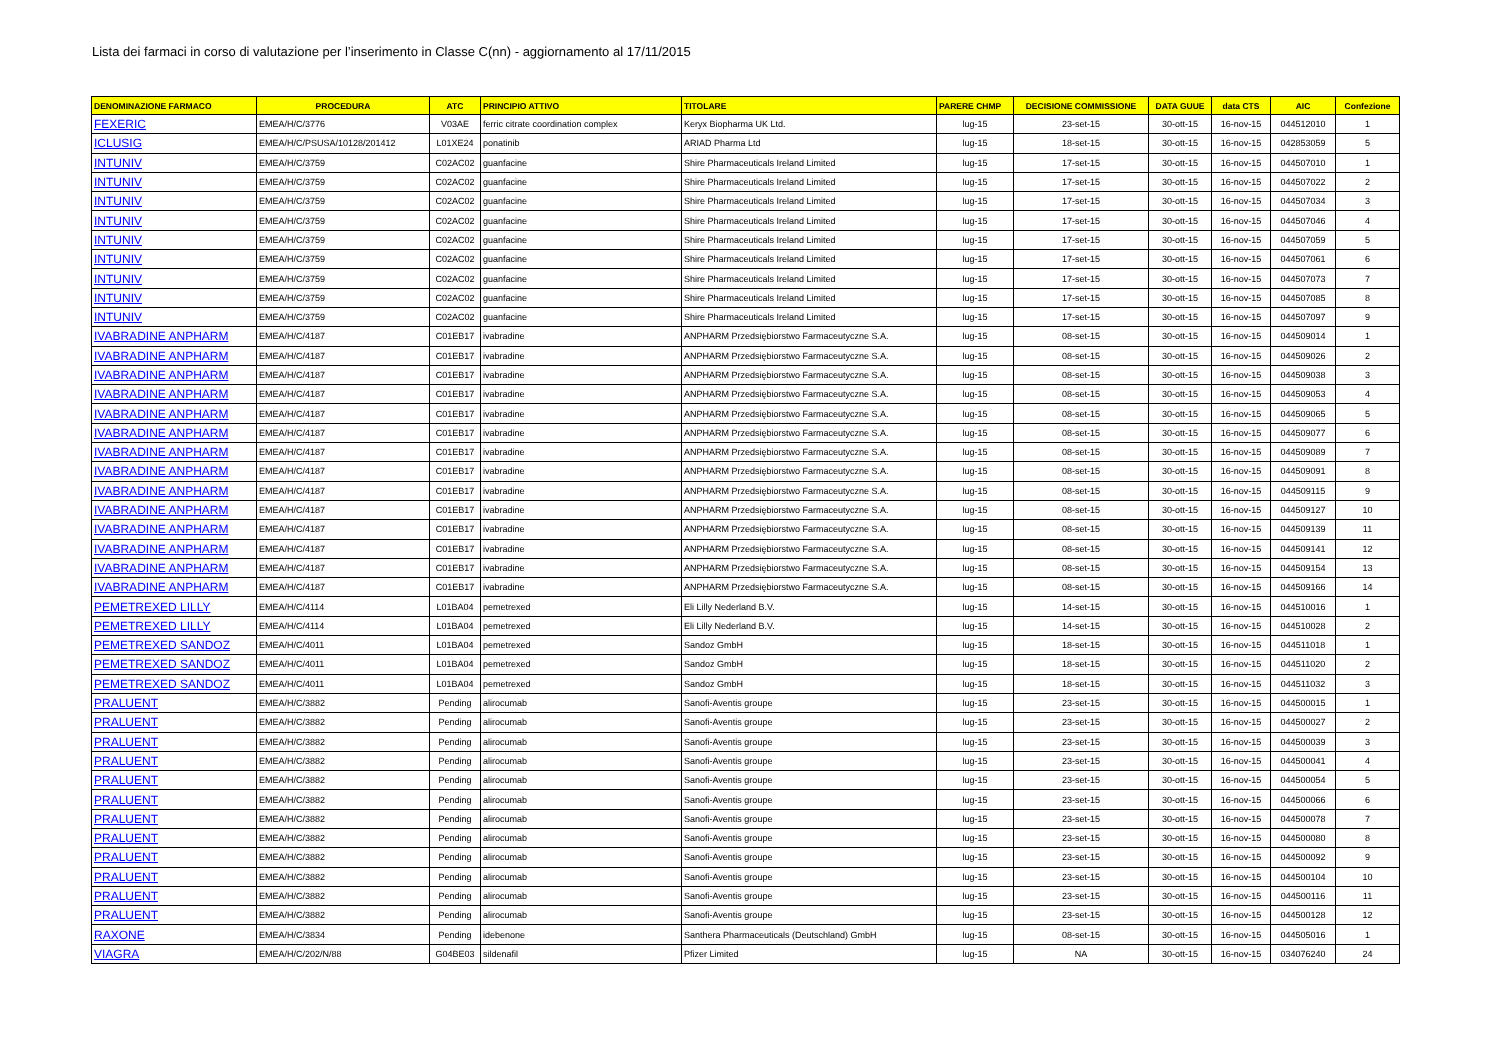Lista dei farmaci in corso di valutazione per l’inserimento in Classe C(nn) - aggiornamento al 17/11/2015
| DENOMINAZIONE FARMACO | PROCEDURA | ATC | PRINCIPIO ATTIVO | TITOLARE | PARERE CHMP | DECISIONE COMMISSIONE | DATA GUUE | data CTS | AIC | Confezione |
| --- | --- | --- | --- | --- | --- | --- | --- | --- | --- | --- |
| FEXERIC | EMEA/H/C/3776 | V03AE | ferric citrate coordination complex | Keryx Biopharma UK Ltd. | lug-15 | 23-set-15 | 30-ott-15 | 16-nov-15 | 044512010 | 1 |
| ICLUSIG | EMEA/H/C/PSUSA/10128/201412 | L01XE24 | ponatinib | ARIAD Pharma Ltd | lug-15 | 18-set-15 | 30-ott-15 | 16-nov-15 | 042853059 | 5 |
| INTUNIV | EMEA/H/C/3759 | C02AC02 | guanfacine | Shire Pharmaceuticals Ireland Limited | lug-15 | 17-set-15 | 30-ott-15 | 16-nov-15 | 044507010 | 1 |
| INTUNIV | EMEA/H/C/3759 | C02AC02 | guanfacine | Shire Pharmaceuticals Ireland Limited | lug-15 | 17-set-15 | 30-ott-15 | 16-nov-15 | 044507022 | 2 |
| INTUNIV | EMEA/H/C/3759 | C02AC02 | guanfacine | Shire Pharmaceuticals Ireland Limited | lug-15 | 17-set-15 | 30-ott-15 | 16-nov-15 | 044507034 | 3 |
| INTUNIV | EMEA/H/C/3759 | C02AC02 | guanfacine | Shire Pharmaceuticals Ireland Limited | lug-15 | 17-set-15 | 30-ott-15 | 16-nov-15 | 044507046 | 4 |
| INTUNIV | EMEA/H/C/3759 | C02AC02 | guanfacine | Shire Pharmaceuticals Ireland Limited | lug-15 | 17-set-15 | 30-ott-15 | 16-nov-15 | 044507059 | 5 |
| INTUNIV | EMEA/H/C/3759 | C02AC02 | guanfacine | Shire Pharmaceuticals Ireland Limited | lug-15 | 17-set-15 | 30-ott-15 | 16-nov-15 | 044507061 | 6 |
| INTUNIV | EMEA/H/C/3759 | C02AC02 | guanfacine | Shire Pharmaceuticals Ireland Limited | lug-15 | 17-set-15 | 30-ott-15 | 16-nov-15 | 044507073 | 7 |
| INTUNIV | EMEA/H/C/3759 | C02AC02 | guanfacine | Shire Pharmaceuticals Ireland Limited | lug-15 | 17-set-15 | 30-ott-15 | 16-nov-15 | 044507085 | 8 |
| INTUNIV | EMEA/H/C/3759 | C02AC02 | guanfacine | Shire Pharmaceuticals Ireland Limited | lug-15 | 17-set-15 | 30-ott-15 | 16-nov-15 | 044507097 | 9 |
| IVABRADINE ANPHARM | EMEA/H/C/4187 | C01EB17 | ivabradine | ANPHARM Przedsiębiorstwo Farmaceutyczne S.A. | lug-15 | 08-set-15 | 30-ott-15 | 16-nov-15 | 044509014 | 1 |
| IVABRADINE ANPHARM | EMEA/H/C/4187 | C01EB17 | ivabradine | ANPHARM Przedsiębiorstwo Farmaceutyczne S.A. | lug-15 | 08-set-15 | 30-ott-15 | 16-nov-15 | 044509026 | 2 |
| IVABRADINE ANPHARM | EMEA/H/C/4187 | C01EB17 | ivabradine | ANPHARM Przedsiębiorstwo Farmaceutyczne S.A. | lug-15 | 08-set-15 | 30-ott-15 | 16-nov-15 | 044509038 | 3 |
| IVABRADINE ANPHARM | EMEA/H/C/4187 | C01EB17 | ivabradine | ANPHARM Przedsiębiorstwo Farmaceutyczne S.A. | lug-15 | 08-set-15 | 30-ott-15 | 16-nov-15 | 044509053 | 4 |
| IVABRADINE ANPHARM | EMEA/H/C/4187 | C01EB17 | ivabradine | ANPHARM Przedsiębiorstwo Farmaceutyczne S.A. | lug-15 | 08-set-15 | 30-ott-15 | 16-nov-15 | 044509065 | 5 |
| IVABRADINE ANPHARM | EMEA/H/C/4187 | C01EB17 | ivabradine | ANPHARM Przedsiębiorstwo Farmaceutyczne S.A. | lug-15 | 08-set-15 | 30-ott-15 | 16-nov-15 | 044509077 | 6 |
| IVABRADINE ANPHARM | EMEA/H/C/4187 | C01EB17 | ivabradine | ANPHARM Przedsiębiorstwo Farmaceutyczne S.A. | lug-15 | 08-set-15 | 30-ott-15 | 16-nov-15 | 044509089 | 7 |
| IVABRADINE ANPHARM | EMEA/H/C/4187 | C01EB17 | ivabradine | ANPHARM Przedsiębiorstwo Farmaceutyczne S.A. | lug-15 | 08-set-15 | 30-ott-15 | 16-nov-15 | 044509091 | 8 |
| IVABRADINE ANPHARM | EMEA/H/C/4187 | C01EB17 | ivabradine | ANPHARM Przedsiębiorstwo Farmaceutyczne S.A. | lug-15 | 08-set-15 | 30-ott-15 | 16-nov-15 | 044509115 | 9 |
| IVABRADINE ANPHARM | EMEA/H/C/4187 | C01EB17 | ivabradine | ANPHARM Przedsiębiorstwo Farmaceutyczne S.A. | lug-15 | 08-set-15 | 30-ott-15 | 16-nov-15 | 044509127 | 10 |
| IVABRADINE ANPHARM | EMEA/H/C/4187 | C01EB17 | ivabradine | ANPHARM Przedsiębiorstwo Farmaceutyczne S.A. | lug-15 | 08-set-15 | 30-ott-15 | 16-nov-15 | 044509139 | 11 |
| IVABRADINE ANPHARM | EMEA/H/C/4187 | C01EB17 | ivabradine | ANPHARM Przedsiębiorstwo Farmaceutyczne S.A. | lug-15 | 08-set-15 | 30-ott-15 | 16-nov-15 | 044509141 | 12 |
| IVABRADINE ANPHARM | EMEA/H/C/4187 | C01EB17 | ivabradine | ANPHARM Przedsiębiorstwo Farmaceutyczne S.A. | lug-15 | 08-set-15 | 30-ott-15 | 16-nov-15 | 044509154 | 13 |
| IVABRADINE ANPHARM | EMEA/H/C/4187 | C01EB17 | ivabradine | ANPHARM Przedsiębiorstwo Farmaceutyczne S.A. | lug-15 | 08-set-15 | 30-ott-15 | 16-nov-15 | 044509166 | 14 |
| PEMETREXED LILLY | EMEA/H/C/4114 | L01BA04 | pemetrexed | Eli Lilly Nederland B.V. | lug-15 | 14-set-15 | 30-ott-15 | 16-nov-15 | 044510016 | 1 |
| PEMETREXED LILLY | EMEA/H/C/4114 | L01BA04 | pemetrexed | Eli Lilly Nederland B.V. | lug-15 | 14-set-15 | 30-ott-15 | 16-nov-15 | 044510028 | 2 |
| PEMETREXED SANDOZ | EMEA/H/C/4011 | L01BA04 | pemetrexed | Sandoz GmbH | lug-15 | 18-set-15 | 30-ott-15 | 16-nov-15 | 044511018 | 1 |
| PEMETREXED SANDOZ | EMEA/H/C/4011 | L01BA04 | pemetrexed | Sandoz GmbH | lug-15 | 18-set-15 | 30-ott-15 | 16-nov-15 | 044511020 | 2 |
| PEMETREXED SANDOZ | EMEA/H/C/4011 | L01BA04 | pemetrexed | Sandoz GmbH | lug-15 | 18-set-15 | 30-ott-15 | 16-nov-15 | 044511032 | 3 |
| PRALUENT | EMEA/H/C/3882 | Pending | alirocumab | Sanofi-Aventis groupe | lug-15 | 23-set-15 | 30-ott-15 | 16-nov-15 | 044500015 | 1 |
| PRALUENT | EMEA/H/C/3882 | Pending | alirocumab | Sanofi-Aventis groupe | lug-15 | 23-set-15 | 30-ott-15 | 16-nov-15 | 044500027 | 2 |
| PRALUENT | EMEA/H/C/3882 | Pending | alirocumab | Sanofi-Aventis groupe | lug-15 | 23-set-15 | 30-ott-15 | 16-nov-15 | 044500039 | 3 |
| PRALUENT | EMEA/H/C/3882 | Pending | alirocumab | Sanofi-Aventis groupe | lug-15 | 23-set-15 | 30-ott-15 | 16-nov-15 | 044500041 | 4 |
| PRALUENT | EMEA/H/C/3882 | Pending | alirocumab | Sanofi-Aventis groupe | lug-15 | 23-set-15 | 30-ott-15 | 16-nov-15 | 044500054 | 5 |
| PRALUENT | EMEA/H/C/3882 | Pending | alirocumab | Sanofi-Aventis groupe | lug-15 | 23-set-15 | 30-ott-15 | 16-nov-15 | 044500066 | 6 |
| PRALUENT | EMEA/H/C/3882 | Pending | alirocumab | Sanofi-Aventis groupe | lug-15 | 23-set-15 | 30-ott-15 | 16-nov-15 | 044500078 | 7 |
| PRALUENT | EMEA/H/C/3882 | Pending | alirocumab | Sanofi-Aventis groupe | lug-15 | 23-set-15 | 30-ott-15 | 16-nov-15 | 044500080 | 8 |
| PRALUENT | EMEA/H/C/3882 | Pending | alirocumab | Sanofi-Aventis groupe | lug-15 | 23-set-15 | 30-ott-15 | 16-nov-15 | 044500092 | 9 |
| PRALUENT | EMEA/H/C/3882 | Pending | alirocumab | Sanofi-Aventis groupe | lug-15 | 23-set-15 | 30-ott-15 | 16-nov-15 | 044500104 | 10 |
| PRALUENT | EMEA/H/C/3882 | Pending | alirocumab | Sanofi-Aventis groupe | lug-15 | 23-set-15 | 30-ott-15 | 16-nov-15 | 044500116 | 11 |
| PRALUENT | EMEA/H/C/3882 | Pending | alirocumab | Sanofi-Aventis groupe | lug-15 | 23-set-15 | 30-ott-15 | 16-nov-15 | 044500128 | 12 |
| RAXONE | EMEA/H/C/3834 | Pending | idebenone | Santhera Pharmaceuticals (Deutschland) GmbH | lug-15 | 08-set-15 | 30-ott-15 | 16-nov-15 | 044505016 | 1 |
| VIAGRA | EMEA/H/C/202/N/88 | G04BE03 | sildenafil | Pfizer Limited | lug-15 | NA | 30-ott-15 | 16-nov-15 | 034076240 | 24 |